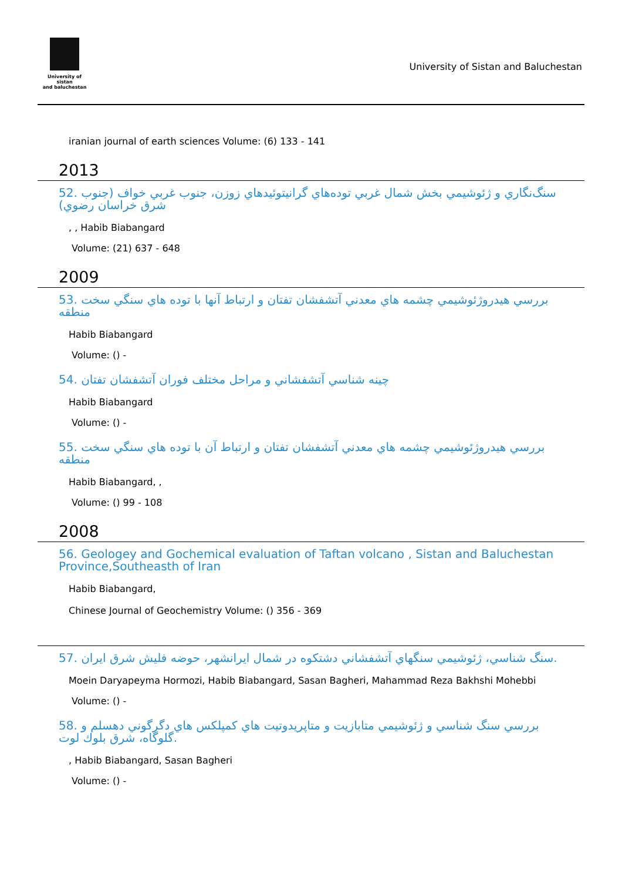University of sistan
and baluchestan
University of Sistan and Baluchestan
iranian journal of earth sciences Volume: (6) 133 - 141
2013
52. سنگ‌نگاري و ژئوشيمي بخش شمال غربي توده‌هاي گرانيتوئيدهاي زوزن، جنوب غربي خواف (جنوب شرق خراسان رضوي)
, , Habib Biabangard
Volume: (21) 637 - 648
2009
53. بررسي هيدروژئوشيمي چشمه هاي معدني آتشفشان تفتان و ارتباط آنها با توده هاي سنگي سخت منطقه
Habib Biabangard
Volume: () -
54. چينه شناسي آتشفشاني و مراحل مختلف فوران آتشفشان تفتان
Habib Biabangard
Volume: () -
55. بررسي هيدروژئوشيمي چشمه هاي معدني آتشفشان تفتان و ارتباط آن با توده هاي سنگي سخت منطقه
Habib Biabangard, ,
Volume: () 99 - 108
2008
56. Geologey and Gochemical evaluation of Taftan volcano , Sistan and Baluchestan Province,Southeasth of Iran
Habib Biabangard,
Chinese Journal of Geochemistry Volume: () 356 - 369
57. سنگ شناسي، ژئوشيمي سنگهاي آتشفشاني دشتكوه در شمال ايرانشهر، حوضه فليش شرق ايران.
Moein Daryapeyma Hormozi, Habib Biabangard, Sasan Bagheri, Mahammad Reza Bakhshi Mohebbi
Volume: () -
58. بررسي سنگ شناسي و ژئوشيمي متابازيت و متاپريدوتيت هاي كمپلكس هاي دگرگوني دهسلم و گلوگاه، شرق بلوك لوت.
, Habib Biabangard, Sasan Bagheri
Volume: () -